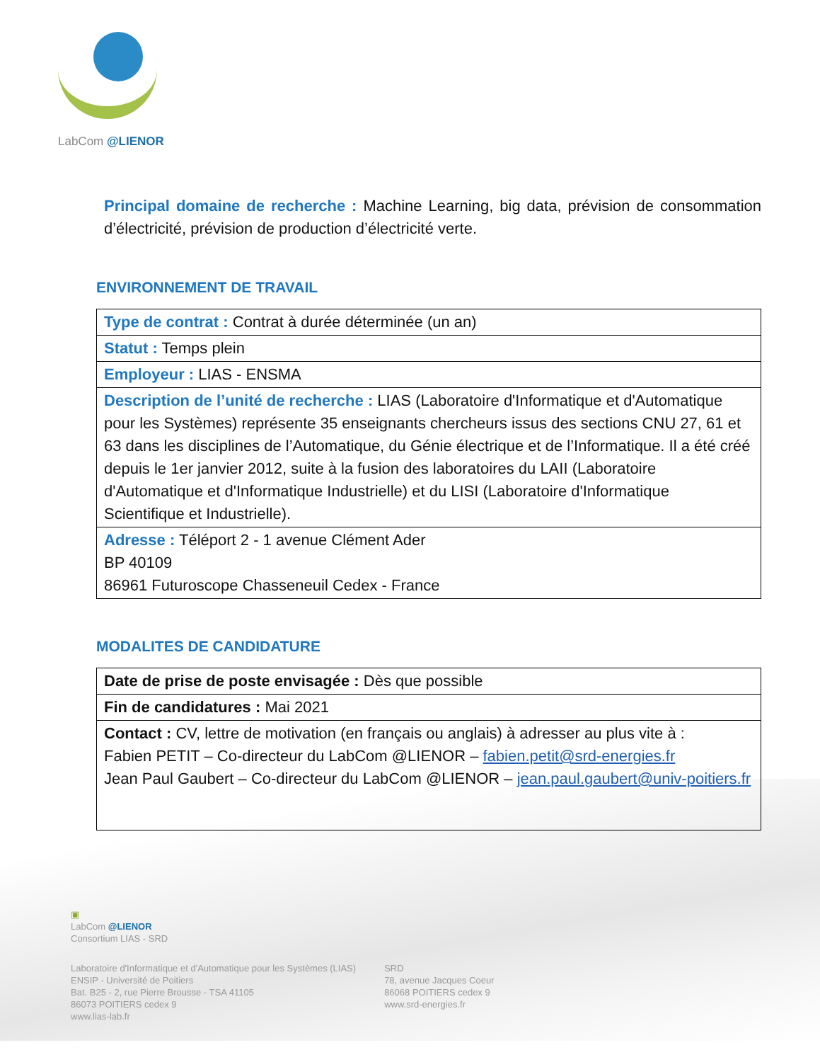LabCom @LIENOR
Principal domaine de recherche : Machine Learning, big data, prévision de consommation d’électricité, prévision de production d’électricité verte.
ENVIRONNEMENT DE TRAVAIL
| Type de contrat : Contrat à durée déterminée (un an) |
| Statut : Temps plein |
| Employeur : LIAS - ENSMA |
| Description de l’unité de recherche : LIAS (Laboratoire d'Informatique et d'Automatique pour les Systèmes) représente 35 enseignants chercheurs issus des sections CNU 27, 61 et 63 dans les disciplines de l’Automatique, du Génie électrique et de l’Informatique. Il a été créé depuis le 1er janvier 2012, suite à la fusion des laboratoires du LAII (Laboratoire d'Automatique et d'Informatique Industrielle) et du LISI (Laboratoire d'Informatique Scientifique et Industrielle). |
| Adresse : Téléport 2 - 1 avenue Clément Ader BP 40109 86961 Futuroscope Chasseneuil Cedex - France |
MODALITES DE CANDIDATURE
| Date de prise de poste envisagée : Dès que possible |
| Fin de candidatures : Mai 2021 |
| Contact : CV, lettre de motivation (en français ou anglais) à adresser au plus vite à : Fabien PETIT – Co-directeur du LabCom @LIENOR – fabien.petit@srd-energies.fr Jean Paul Gaubert – Co-directeur du LabCom @LIENOR – jean.paul.gaubert@univ-poitiers.fr |
▣
LabCom @LIENOR
Consortium LIAS - SRD
Laboratoire d'Informatique et d'Automatique pour les Systèmes (LIAS)
ENSIP - Université de Poitiers
Bat. B25 - 2, rue Pierre Brousse - TSA 41105
86073 POITIERS cedex 9
www.lias-lab.fr
SRD
78, avenue Jacques Coeur
86068 POITIERS cedex 9
www.srd-energies.fr